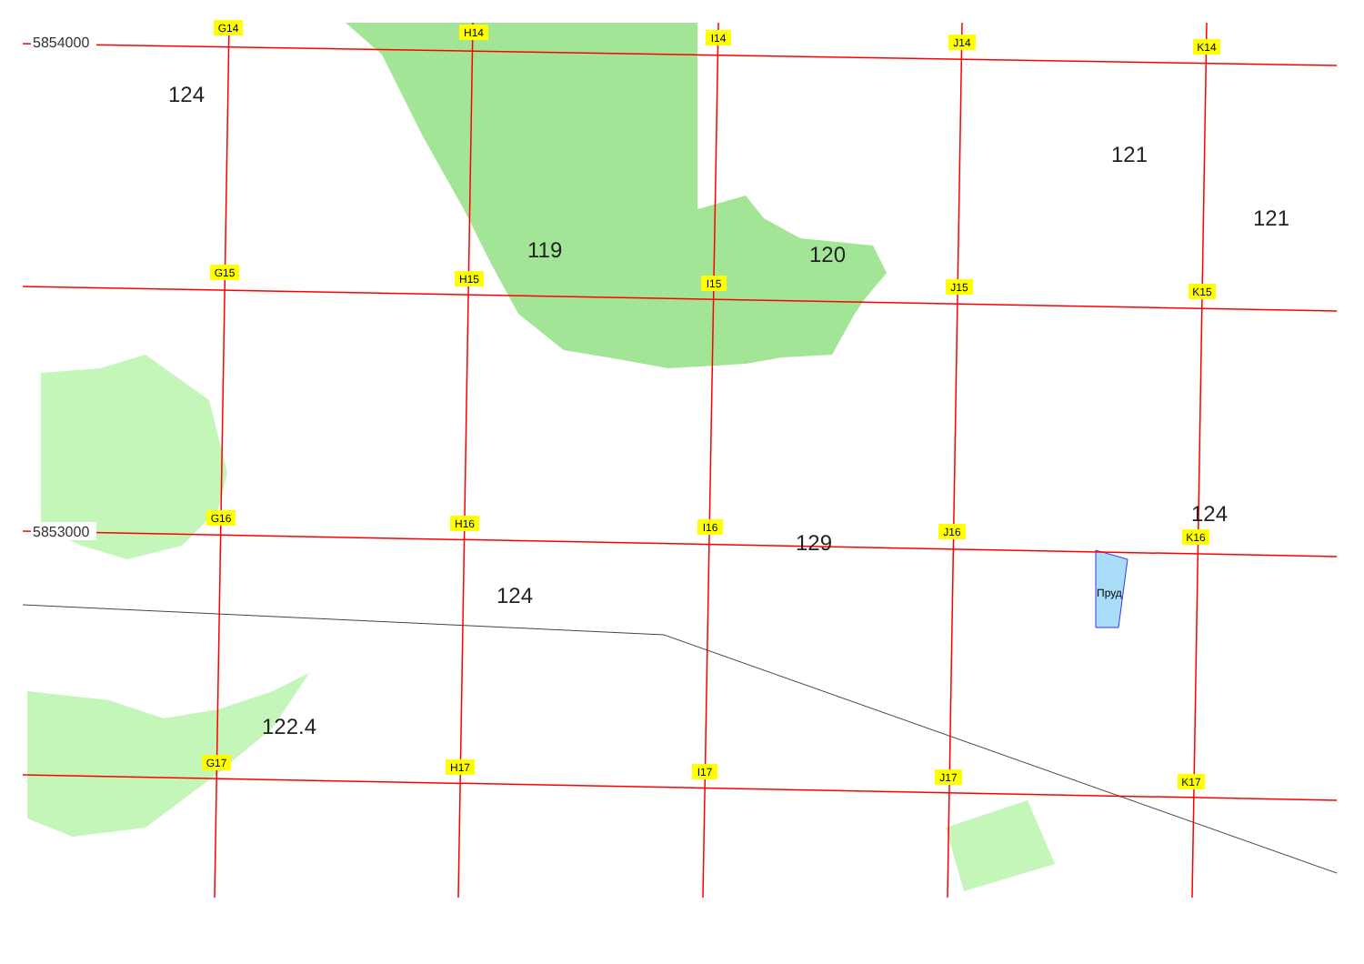G14
H14
I14
J14
K14
G15
H15
I15
J15
K15
G16
H16
I16
J16
K16
G17
H17
I17
J17
K17
5854000
5853000
124
119
120
121
121
124
129
124
122.4
Пруд